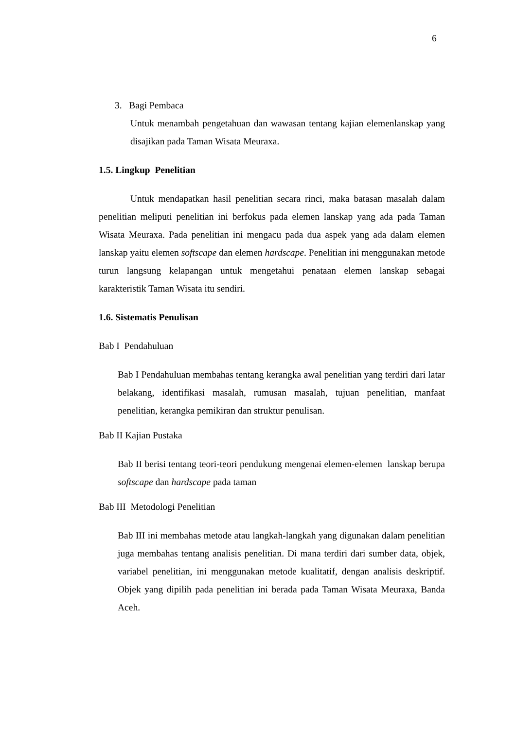6
3. Bagi Pembaca
Untuk menambah pengetahuan dan wawasan tentang kajian elemenlanskap yang disajikan pada Taman Wisata Meuraxa.
1.5. Lingkup Penelitian
Untuk mendapatkan hasil penelitian secara rinci, maka batasan masalah dalam penelitian meliputi penelitian ini berfokus pada elemen lanskap yang ada pada Taman Wisata Meuraxa. Pada penelitian ini mengacu pada dua aspek yang ada dalam elemen lanskap yaitu elemen softscape dan elemen hardscape. Penelitian ini menggunakan metode turun langsung kelapangan untuk mengetahui penataan elemen lanskap sebagai karakteristik Taman Wisata itu sendiri.
1.6. Sistematis Penulisan
Bab I Pendahuluan
Bab I Pendahuluan membahas tentang kerangka awal penelitian yang terdiri dari latar belakang, identifikasi masalah, rumusan masalah, tujuan penelitian, manfaat penelitian, kerangka pemikiran dan struktur penulisan.
Bab II Kajian Pustaka
Bab II berisi tentang teori-teori pendukung mengenai elemen-elemen lanskap berupa softscape dan hardscape pada taman
Bab III Metodologi Penelitian
Bab III ini membahas metode atau langkah-langkah yang digunakan dalam penelitian juga membahas tentang analisis penelitian. Di mana terdiri dari sumber data, objek, variabel penelitian, ini menggunakan metode kualitatif, dengan analisis deskriptif. Objek yang dipilih pada penelitian ini berada pada Taman Wisata Meuraxa, Banda Aceh.